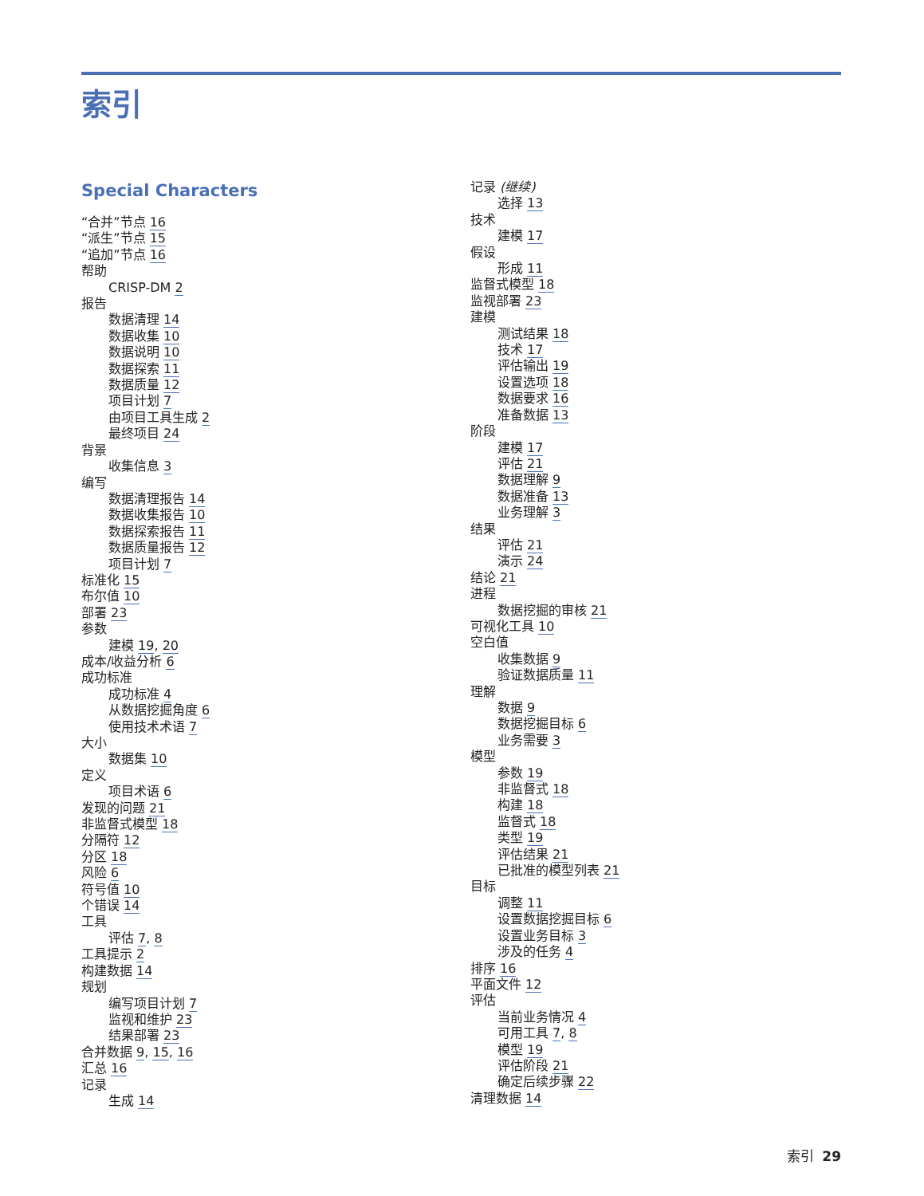索引
Special Characters
“合并”节点 16
“派生”节点 15
“追加”节点 16
帮助
CRISP-DM 2
报告
数据清理 14
数据收集 10
数据说明 10
数据探索 11
数据质量 12
项目计划 7
由项目工具生成 2
最终项目 24
背景
收集信息 3
编写
数据清理报告 14
数据收集报告 10
数据探索报告 11
数据质量报告 12
项目计划 7
标准化 15
布尔值 10
部署 23
参数
建模 19, 20
成本/收益分析 6
成功标准
成功标准 4
从数据挖掘角度 6
使用技术术语 7
大小
数据集 10
定义
项目术语 6
发现的问题 21
非监督式模型 18
分隔符 12
分区 18
风险 6
符号值 10
个错误 14
工具
评估 7, 8
工具提示 2
构建数据 14
规划
编写项目计划 7
监视和维护 23
结果部署 23
合并数据 9, 15, 16
汇总 16
记录
生成 14
记录 (继续)
选择 13
技术
建模 17
假设
形成 11
监督式模型 18
监视部署 23
建模
测试结果 18
技术 17
评估输出 19
设置选项 18
数据要求 16
准备数据 13
阶段
建模 17
评估 21
数据理解 9
数据准备 13
业务理解 3
结果
评估 21
演示 24
结论 21
进程
数据挖掘的审核 21
可视化工具 10
空白值
收集数据 9
验证数据质量 11
理解
数据 9
数据挖掘目标 6
业务需要 3
模型
参数 19
非监督式 18
构建 18
监督式 18
类型 19
评估结果 21
已批准的模型列表 21
目标
调整 11
设置数据挖掘目标 6
设置业务目标 3
涉及的任务 4
排序 16
平面文件 12
评估
当前业务情况 4
可用工具 7, 8
模型 19
评估阶段 21
确定后续步骤 22
清理数据 14
索引 29